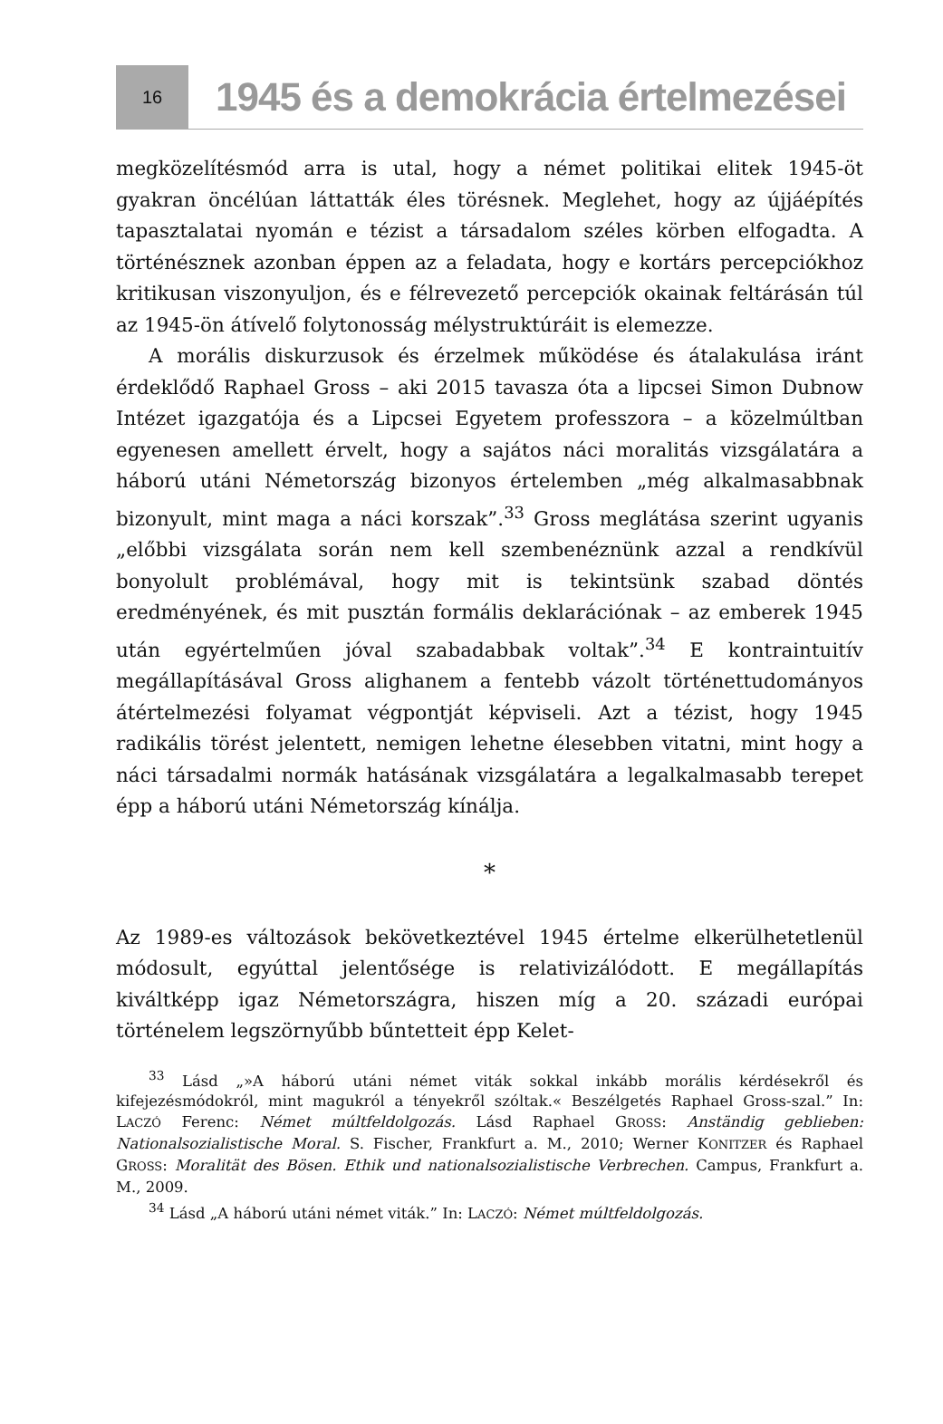16
1945 és a demokrácia értelmezései
megközelítésmód arra is utal, hogy a német politikai elitek 1945-öt gyakran öncélúan láttatták éles törésnek. Meglehet, hogy az újjáépítés tapasztalatai nyomán e tézist a társadalom széles körben elfogadta. A történésznek azonban éppen az a feladata, hogy e kortárs percepciókhoz kritikusan viszonyuljon, és e félrevezető percepciók okainak feltárásán túl az 1945-ön átívelő folytonosság mélystruktúráit is elemezze.
A morális diskurzusok és érzelmek működése és átalakulása iránt érdeklődő Raphael Gross – aki 2015 tavasza óta a lipcsei Simon Dubnow Intézet igazgatója és a Lipcsei Egyetem professzora – a közelmúltban egyenesen amellett érvelt, hogy a sajátos náci moralitás vizsgálatára a háború utáni Németország bizonyos értelemben „még alkalmasabbnak bizonyult, mint maga a náci korszak”.<sup>33</sup> Gross meglátása szerint ugyanis „előbbi vizsgálata során nem kell szembenéznünk azzal a rendkívül bonyolult problémával, hogy mit is tekintsünk szabad döntés eredményének, és mit pusztán formális deklarációnak – az emberek 1945 után egyértelműen jóval szabadabbak voltak”.<sup>34</sup> E kontraintuitív megállapításával Gross alighanem a fentebb vázolt történettudományos átértelmezési folyamat végpontját képviseli. Azt a tézist, hogy 1945 radikális törést jelentett, nemigen lehetne élesebben vitatni, mint hogy a náci társadalmi normák hatásának vizsgálatára a legalkalmasabb terepet épp a háború utáni Németország kínálja.
*
Az 1989-es változások bekövetkeztével 1945 értelme elkerülhetetlenül módosult, egyúttal jelentősége is relativizálódott. E megállapítás kiváltképp igaz Németországra, hiszen míg a 20. századi európai történelem legszörnyűbb bűntetteit épp Kelet-
<sup>33</sup> Lásd „»A háború utáni német viták sokkal inkább morális kérdésekről és kifejezésmódokról, mint magukról a tényekről szóltak.« Beszélgetés Raphael Gross-szal.” In: LACZÓ Ferenc: Német múltfeldolgozás. Lásd Raphael GROSS: Anständig geblieben: Nationalsozialistische Moral. S. Fischer, Frankfurt a. M., 2010; Werner KONITZER és Raphael GROSS: Moralität des Bösen. Ethik und nationalsozialistische Verbrechen. Campus, Frankfurt a. M., 2009.
<sup>34</sup> Lásd „A háború utáni német viták.” In: LACZÓ: Német múltfeldolgozás.